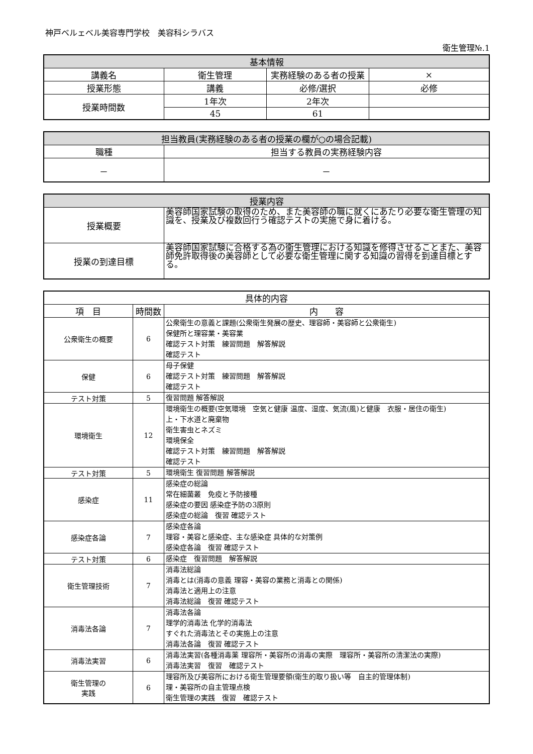神戸ベルェベル美容専門学校　美容科シラバス
衛生管理№.1
| 基本情報 | | | |
| --- | --- | --- | --- |
| 講義名 | 衛生管理 | 実務経験のある者の授業 | × |
| 授業形態 | 講義 | 必修/選択 | 必修 |
| 授業時間数 | 1年次 | 2年次 | |
| | 45 | 61 | |
| 担当教員(実務経験のある者の授業の欄が○の場合記載) | |
| --- | --- |
| 職種 | 担当する教員の実務経験内容 |
| － | － |
| 授業内容 | |
| --- | --- |
| 授業概要 | 美容師国家試験の取得のため、また美容師の職に就くにあたり必要な衛生管理の知識を、授業及び複数回行う確認テストの実施で身に着ける。 |
| 授業の到達目標 | 美容師国家試験に合格する為の衛生管理における知識を修得させることまた、美容師免許取得後の美容師として必要な衛生管理に関する知識の習得を到達目標とする。 |
| 具体的内容 | | |
| --- | --- | --- |
| 項 目 | 時間数 | 内 容 |
| 公衆衛生の概要 | 6 | 公衆衛生の意義と課題(公衆衛生発展の歴史、理容師・美容師と公衆衛生) 保健所と理容業・美容業 確認テスト対策 練習問題 解答解説 確認テスト |
| 保健 | 6 | 母子保健 確認テスト対策 練習問題 解答解説 確認テスト |
| テスト対策 | 5 | 復習問題 解答解説 |
| 環境衛生 | 12 | 環境衛生の概要(空気環境 空気と健康 温度、湿度、気流(風)と健康 衣服・居住の衛生) 上・下水道と廃棄物 衛生害虫とネズミ 環境保全 確認テスト対策 練習問題 解答解説 確認テスト |
| テスト対策 | 5 | 環境衛生 復習問題 解答解説 |
| 感染症 | 11 | 感染症の総論 常在細菌叢 免疫と予防接種 感染症の要因 感染症予防の3原則 感染症の総論 復習 確認テスト |
| 感染症各論 | 7 | 感染症各論 理容・美容と感染症、主な感染症 具体的な対策例 感染症各論 復習 確認テスト |
| テスト対策 | 6 | 感染症 復習問題 解答解説 |
| 衛生管理技術 | 7 | 消毒法総論 消毒とは(消毒の意義 理容・美容の業務と消毒との関係) 消毒法と適用上の注意 消毒法総論 復習 確認テスト |
| 消毒法各論 | 7 | 消毒法各論 理学的消毒法 化学的消毒法 すぐれた消毒法とその実施上の注意 消毒法各論 復習 確認テスト |
| 消毒法実習 | 6 | 消毒法実習(各種消毒薬 理容所・美容所の消毒の実際 理容所・美容所の清潔法の実際) 消毒法実習 復習 確認テスト |
| 衛生管理の 実践 | 6 | 理容所及び美容所における衛生管理要領(衛生的取り扱い等 自主的管理体制) 理・美容所の自主管理点検 衛生管理の実践 復習 確認テスト |